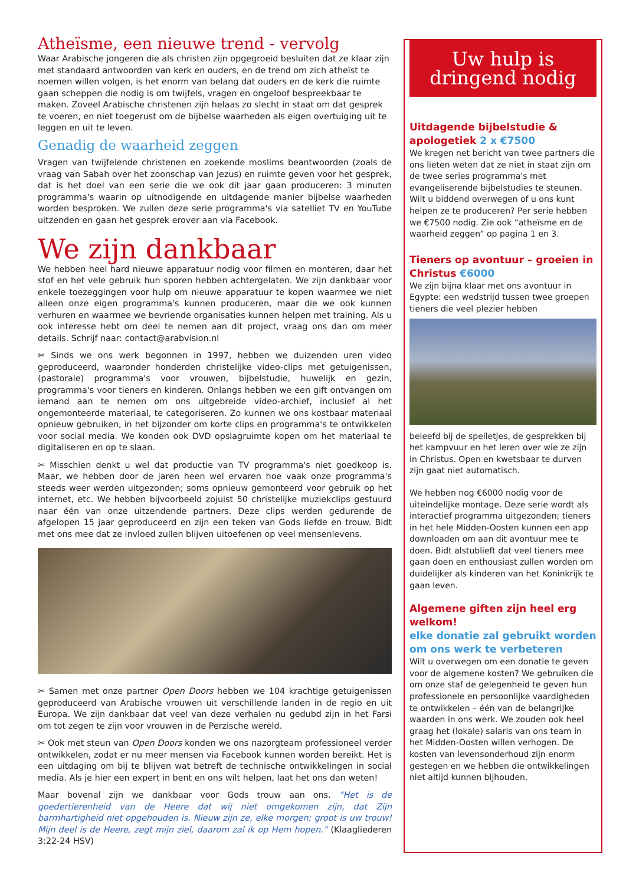Atheïsme, een nieuwe trend - vervolg
Waar Arabische jongeren die als christen zijn opgegroeid besluiten dat ze klaar zijn met standaard antwoorden van kerk en ouders, en de trend om zich atheïst te noemen willen volgen, is het enorm van belang dat ouders en de kerk die ruimte gaan scheppen die nodig is om twijfels, vragen en ongeloof bespreekbaar te maken. Zoveel Arabische christenen zijn helaas zo slecht in staat om dat gesprek te voeren, en niet toegerust om de bijbelse waarheden als eigen overtuiging uit te leggen en uit te leven.
Genadig de waarheid zeggen
Vragen van twijfelende christenen en zoekende moslims beantwoorden (zoals de vraag van Sabah over het zoonschap van Jezus) en ruimte geven voor het gesprek, dat is het doel van een serie die we ook dit jaar gaan produceren: 3 minuten programma's waarin op uitnodigende en uitdagende manier bijbelse waarheden worden besproken. We zullen deze serie programma's via satelliet TV en YouTube uitzenden en gaan het gesprek erover aan via Facebook.
We zijn dankbaar
We hebben heel hard nieuwe apparatuur nodig voor filmen en monteren, daar het stof en het vele gebruik hun sporen hebben achtergelaten. We zijn dankbaar voor enkele toezeggingen voor hulp om nieuwe apparatuur te kopen waarmee we niet alleen onze eigen programma's kunnen produceren, maar die we ook kunnen verhuren en waarmee we bevriende organisaties kunnen helpen met training. Als u ook interesse hebt om deel te nemen aan dit project, vraag ons dan om meer details. Schrijf naar: contact@arabvision.nl
✂ Sinds we ons werk begonnen in 1997, hebben we duizenden uren video geproduceerd, waaronder honderden christelijke video-clips met getuigenissen, (pastorale) programma's voor vrouwen, bijbelstudie, huwelijk en gezin, programma's voor tieners en kinderen. Onlangs hebben we een gift ontvangen om iemand aan te nemen om ons uitgebreide video-archief, inclusief al het ongemonteerde materiaal, te categoriseren. Zo kunnen we ons kostbaar materiaal opnieuw gebruiken, in het bijzonder om korte clips en programma's te ontwikkelen voor social media. We konden ook DVD opslagruimte kopen om het materiaal te digitaliseren en op te slaan.
✂ Misschien denkt u wel dat productie van TV programma's niet goedkoop is. Maar, we hebben door de jaren heen wel ervaren hoe vaak onze programma's steeds weer werden uitgezonden; soms opnieuw gemonteerd voor gebruik op het internet, etc. We hebben bijvoorbeeld zojuist 50 christelijke muziekclips gestuurd naar één van onze uitzendende partners. Deze clips werden gedurende de afgelopen 15 jaar geproduceerd en zijn een teken van Gods liefde en trouw. Bidt met ons mee dat ze invloed zullen blijven uitoefenen op veel mensenlevens.
✂ Samen met onze partner Open Doors hebben we 104 krachtige getuigenissen geproduceerd van Arabische vrouwen uit verschillende landen in de regio en uit Europa. We zijn dankbaar dat veel van deze verhalen nu gedubd zijn in het Farsi om tot zegen te zijn voor vrouwen in de Perzische wereld.
✂ Ook met steun van Open Doors konden we ons nazorgteam professioneel verder ontwikkelen, zodat er nu meer mensen via Facebook kunnen worden bereikt. Het is een uitdaging om bij te blijven wat betreft de technische ontwikkelingen in social media. Als je hier een expert in bent en ons wilt helpen, laat het ons dan weten!
Maar bovenal zijn we dankbaar voor Gods trouw aan ons. “Het is de goedertierenheid van de Heere dat wij niet omgekomen zijn, dat Zijn barmhartigheid niet opgehouden is. Nieuw zijn ze, elke morgen; groot is uw trouw! Mijn deel is de Heere, zegt mijn ziel, daarom zal ik op Hem hopen.” (Klaagliederen 3:22-24 HSV)
Uw hulp is
dringend nodig
Uitdagende bijbelstudie & apologetiek 2 x €7500
We kregen net bericht van twee partners die ons lieten weten dat ze niet in staat zijn om de twee series programma's met evangeliserende bijbelstudies te steunen. Wilt u biddend overwegen of u ons kunt helpen ze te produceren? Per serie hebben we €7500 nodig. Zie ook “atheïsme en de waarheid zeggen” op pagina 1 en 3.
Tieners op avontuur – groeien in Christus €6000
We zijn bijna klaar met ons avontuur in Egypte: een wedstrijd tussen twee groepen tieners die veel plezier hebben
beleefd bij de spelletjes, de gesprekken bij het kampvuur en het leren over wie ze zijn in Christus. Open en kwetsbaar te durven zijn gaat niet automatisch.
We hebben nog €6000 nodig voor de uiteindelijke montage. Deze serie wordt als interactief programma uitgezonden; tieners in het hele Midden-Oosten kunnen een app downloaden om aan dit avontuur mee te doen. Bidt alstublieft dat veel tieners mee gaan doen en enthousiast zullen worden om duidelijker als kinderen van het Koninkrijk te gaan leven.
Algemene giften zijn heel erg welkom!
elke donatie zal gebruikt worden om ons werk te verbeteren
Wilt u overwegen om een donatie te geven voor de algemene kosten? We gebruiken die om onze staf de gelegenheid te geven hun professionele en persoonlijke vaardigheden te ontwikkelen – één van de belangrijke waarden in ons werk. We zouden ook heel graag het (lokale) salaris van ons team in het Midden-Oosten willen verhogen. De kosten van levensonderhoud zijn enorm gestegen en we hebben die ontwikkelingen niet altijd kunnen bijhouden.